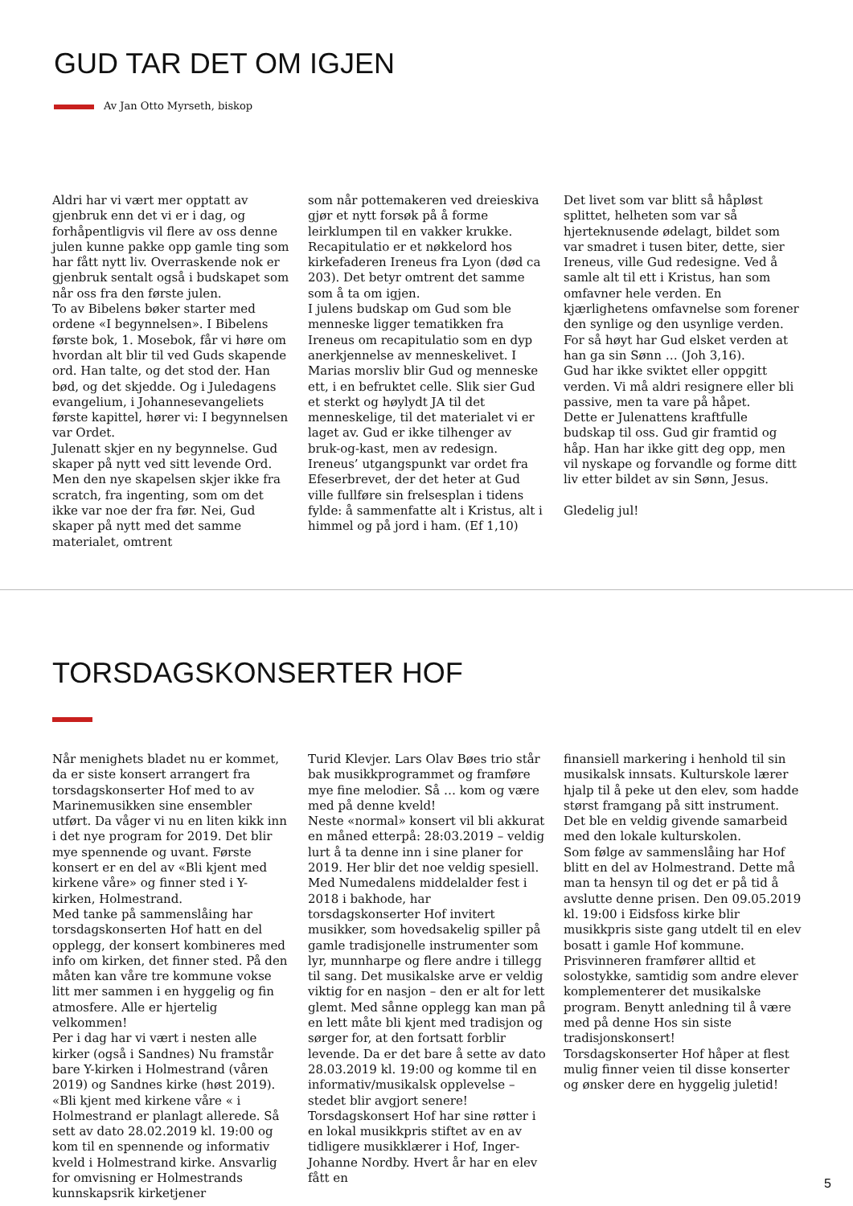GUD TAR DET OM IGJEN
Av Jan Otto Myrseth, biskop
Aldri har vi vært mer opptatt av gjenbruk enn det vi er i dag, og forhåpentligvis vil flere av oss denne julen kunne pakke opp gamle ting som har fått nytt liv. Overraskende nok er gjenbruk sentalt også i budskapet som når oss fra den første julen.
To av Bibelens bøker starter med ordene «I begynnelsen». I Bibelens første bok, 1. Mosebok, får vi høre om hvordan alt blir til ved Guds skapende ord. Han talte, og det stod der. Han bød, og det skjedde. Og i Juledagens evangelium, i Johannesevangeliets første kapittel, hører vi: I begynnelsen var Ordet.
Julenatt skjer en ny begynnelse. Gud skaper på nytt ved sitt levende Ord. Men den nye skapelsen skjer ikke fra scratch, fra ingenting, som om det ikke var noe der fra før. Nei, Gud skaper på nytt med det samme materialet, omtrent
som når pottemakeren ved dreieskiva gjør et nytt forsøk på å forme leirklumpen til en vakker krukke.
Recapitulatio er et nøkkelord hos kirkefaderen Ireneus fra Lyon (død ca 203). Det betyr omtrent det samme som å ta om igjen.
I julens budskap om Gud som ble menneske ligger tematikken fra Ireneus om recapitulatio som en dyp anerkjennelse av menneskelivet. I Marias morsliv blir Gud og menneske ett, i en befruktet celle. Slik sier Gud et sterkt og høylydt JA til det menneskelige, til det materialet vi er laget av. Gud er ikke tilhenger av bruk-og-kast, men av redesign. Ireneus’ utgangspunkt var ordet fra Efeserbrevet, der det heter at Gud ville fullføre sin frelsesplan i tidens fylde: å sammenfatte alt i Kristus, alt i himmel og på jord i ham. (Ef 1,10)
Det livet som var blitt så håpløst splittet, helheten som var så hjerteknusende ødelagt, bildet som var smadret i tusen biter, dette, sier Ireneus, ville Gud redesigne. Ved å samle alt til ett i Kristus, han som omfavner hele verden. En kjærlighetens omfavnelse som forener den synlige og den usynlige verden.
For så høyt har Gud elsket verden at han ga sin Sønn … (Joh 3,16).
Gud har ikke sviktet eller oppgitt verden. Vi må aldri resignere eller bli passive, men ta vare på håpet.
Dette er Julenattens kraftfulle budskap til oss. Gud gir framtid og håp. Han har ikke gitt deg opp, men vil nyskape og forvandle og forme ditt liv etter bildet av sin Sønn, Jesus.
Gledelig jul!
TORSDAGSKONSERTER HOF
Når menighets bladet nu er kommet, da er siste konsert arrangert fra torsdagskonserter Hof med to av Marinemusikken sine ensembler utført. Da våger vi nu en liten kikk inn i det nye program for 2019. Det blir mye spennende og uvant. Første konsert er en del av «Bli kjent med kirkene våre» og finner sted i Y-kirken, Holmestrand.
Med tanke på sammenslåing har torsdagskonserten Hof hatt en del opplegg, der konsert kombineres med info om kirken, det finner sted. På den måten kan våre tre kommune vokse litt mer sammen i en hyggelig og fin atmosfere. Alle er hjertelig velkommen!
Per i dag har vi vært i nesten alle kirker (også i Sandnes) Nu framstår bare Y-kirken i Holmestrand (våren 2019) og Sandnes kirke (høst 2019). «Bli kjent med kirkene våre « i Holmestrand er planlagt allerede. Så sett av dato 28.02.2019 kl. 19:00 og kom til en spennende og informativ kveld i Holmestrand kirke. Ansvarlig for omvisning er Holmestrands kunnskapsrik kirketjener
Turid Klevjer. Lars Olav Bøes trio står bak musikkprogrammet og framføre mye fine melodier. Så … kom og være med på denne kveld!
Neste «normal» konsert vil bli akkurat en måned etterpå: 28:03.2019 – veldig lurt å ta denne inn i sine planer for 2019. Her blir det noe veldig spesiell. Med Numedalens middelalder fest i 2018 i bakhode, har torsdagskonserter Hof invitert musikker, som hovedsakelig spiller på gamle tradisjonelle instrumenter som lyr, munnharpe og flere andre i tillegg til sang. Det musikalske arve er veldig viktig for en nasjon – den er alt for lett glemt. Med sånne opplegg kan man på en lett måte bli kjent med tradisjon og sørger for, at den fortsatt forblir levende. Da er det bare å sette av dato 28.03.2019 kl. 19:00 og komme til en informativ/musikalsk opplevelse – stedet blir avgjort senere!
Torsdagskonsert Hof har sine røtter i en lokal musikkpris stiftet av en av tidligere musikklærer i Hof, Inger-Johanne Nordby. Hvert år har en elev fått en
finansiell markering i henhold til sin musikalsk innsats. Kulturskole lærer hjalp til å peke ut den elev, som hadde størst framgang på sitt instrument. Det ble en veldig givende samarbeid med den lokale kulturskolen.
Som følge av sammenslåing har Hof blitt en del av Holmestrand. Dette må man ta hensyn til og det er på tid å avslutte denne prisen. Den 09.05.2019 kl. 19:00 i Eidsfoss kirke blir musikkpris siste gang utdelt til en elev bosatt i gamle Hof kommune. Prisvinneren framfører alltid et solostykke, samtidig som andre elever komplementerer det musikalske program. Benytt anledning til å være med på denne Hos sin siste tradisjonskonsert!
Torsdagskonserter Hof håper at flest mulig finner veien til disse konserter og ønsker dere en hyggelig juletid!
5